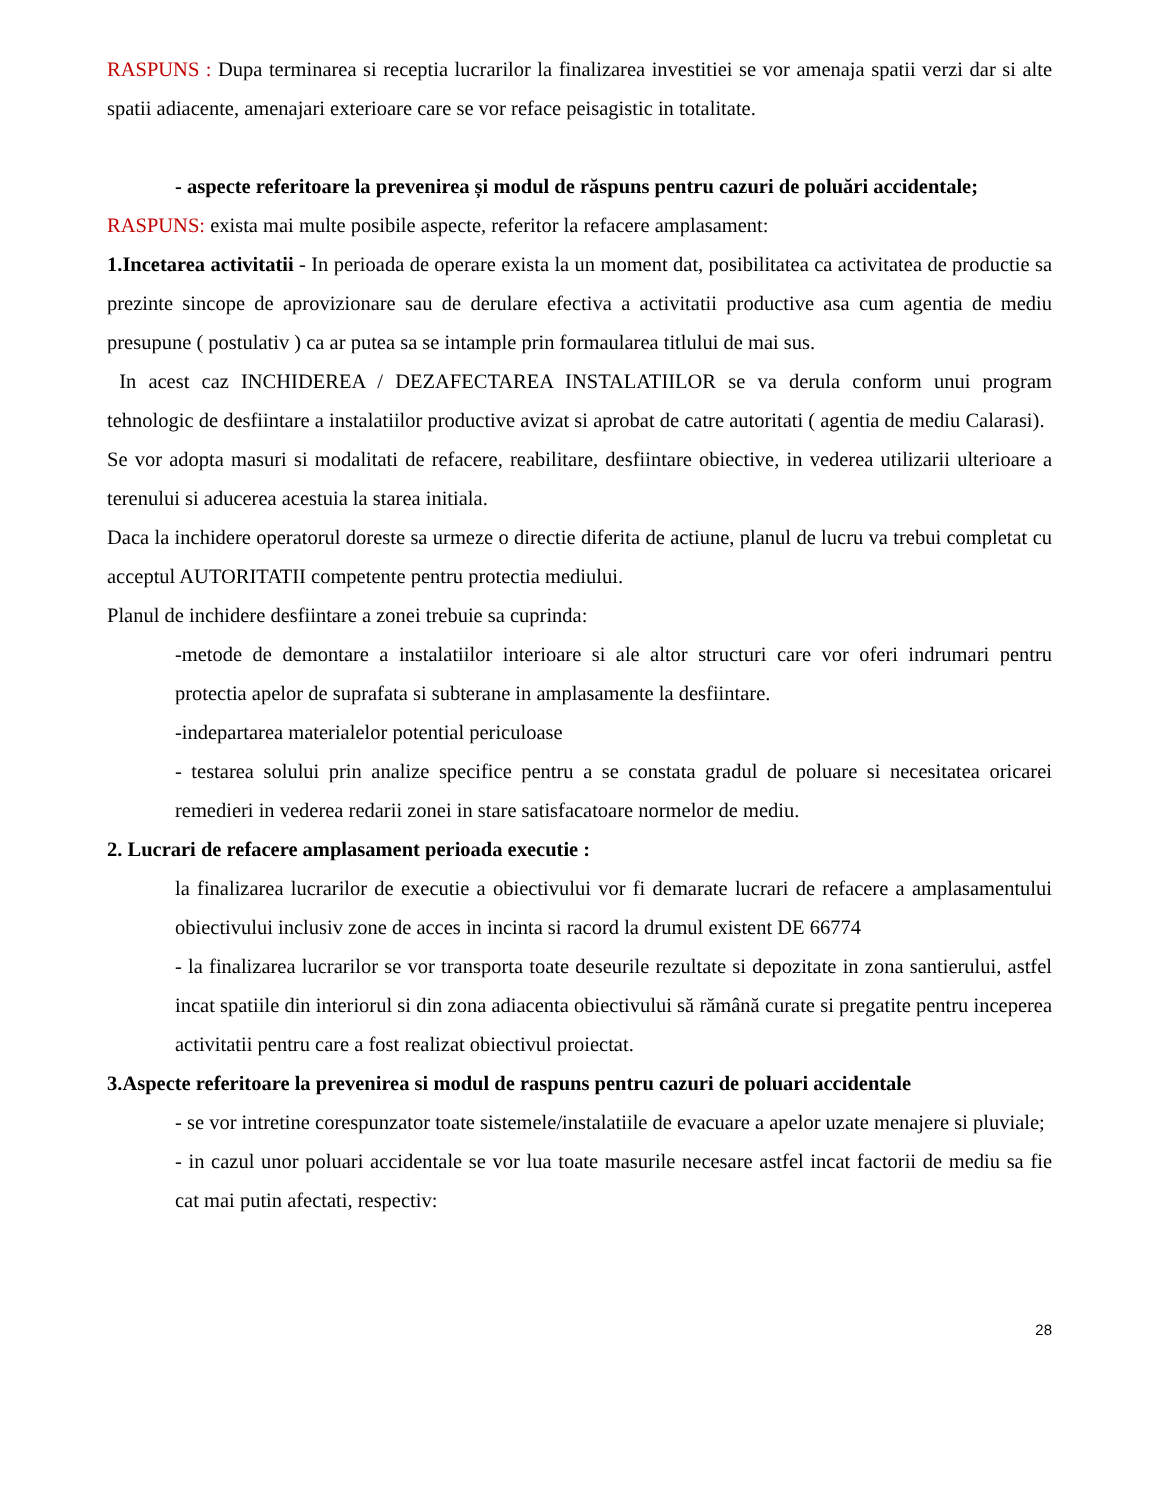RASPUNS : Dupa terminarea si receptia lucrarilor la finalizarea investitiei se vor amenaja spatii verzi dar si alte spatii adiacente, amenajari exterioare care se vor reface peisagistic in totalitate.
- aspecte referitoare la prevenirea și modul de răspuns pentru cazuri de poluări accidentale;
RASPUNS: exista mai multe posibile aspecte, referitor la refacere amplasament:
1.Incetarea activitatii - In perioada de operare exista la un moment dat, posibilitatea ca activitatea de productie sa prezinte sincope de aprovizionare sau de derulare efectiva a activitatii productive asa cum agentia de mediu presupune ( postulativ ) ca ar putea sa se intample prin formaularea titlului de mai sus.
In acest caz INCHIDEREA / DEZAFECTAREA INSTALATIILOR se va derula conform unui program tehnologic de desfiintare a instalatiilor productive avizat si aprobat de catre autoritati ( agentia de mediu Calarasi).
Se vor adopta masuri si modalitati de refacere, reabilitare, desfiintare obiective, in vederea utilizarii ulterioare a terenului si aducerea acestuia la starea initiala.
Daca la inchidere operatorul doreste sa urmeze o directie diferita de actiune, planul de lucru va trebui completat cu acceptul AUTORITATII competente pentru protectia mediului.
Planul de inchidere desfiintare a zonei trebuie sa cuprinda:
-metode de demontare a instalatiilor interioare si ale altor structuri care vor oferi indrumari pentru protectia apelor de suprafata si subterane in amplasamente la desfiintare.
-indepartarea materialelor potential periculoase
- testarea solului prin analize specifice pentru a se constata gradul de poluare si necesitatea oricarei remedieri in vederea redarii zonei in stare satisfacatoare normelor de mediu.
2. Lucrari de refacere amplasament perioada executie :
la finalizarea lucrarilor de executie a obiectivului vor fi demarate lucrari de refacere a amplasamentului obiectivului inclusiv zone de acces in incinta si racord la drumul existent DE 66774
- la finalizarea lucrarilor se vor transporta toate deseurile rezultate si depozitate in zona santierului, astfel incat spatiile din interiorul si din zona adiacenta obiectivului să rămână curate si pregatite pentru inceperea activitatii pentru care a fost realizat obiectivul proiectat.
3.Aspecte referitoare la prevenirea si modul de raspuns pentru cazuri de poluari accidentale
- se vor intretine corespunzator toate sistemele/instalatiile de evacuare a apelor uzate menajere si pluviale;
- in cazul unor poluari accidentale se vor lua toate masurile necesare astfel incat factorii de mediu sa fie cat mai putin afectati, respectiv:
28